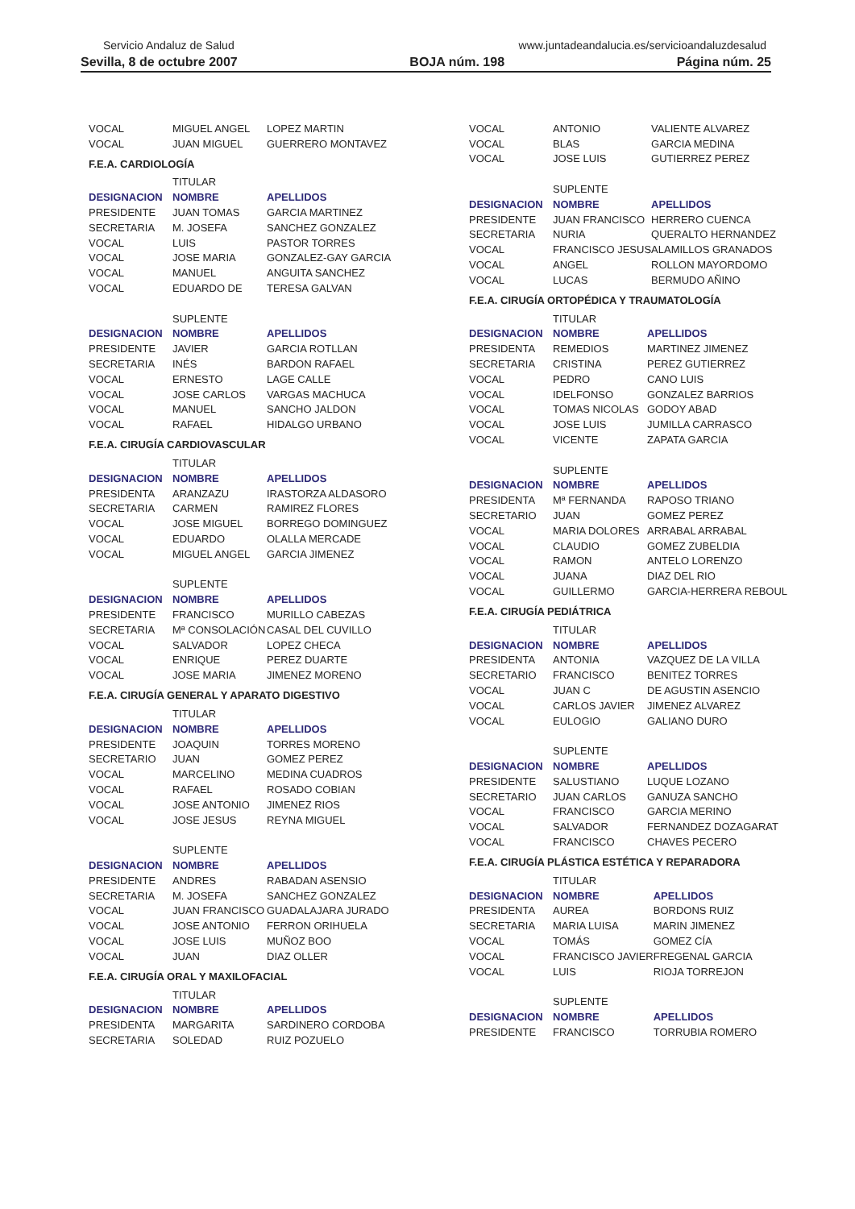Servicio Andaluz de Salud www.juntadeandalucia.es/servicioandaluzdesalud
Sevilla, 8 de octubre 2007 BOJA núm. 198 Página núm. 25
| VOCAL | MIGUEL ANGEL | LOPEZ MARTIN |
| VOCAL | JUAN MIGUEL | GUERRERO MONTAVEZ |
F.E.A. CARDIOLOGÍA
| | TITULAR | |
| DESIGNACION | NOMBRE | APELLIDOS |
| PRESIDENTE | JUAN TOMAS | GARCIA MARTINEZ |
| SECRETARIA | M. JOSEFA | SANCHEZ GONZALEZ |
| VOCAL | LUIS | PASTOR TORRES |
| VOCAL | JOSE MARIA | GONZALEZ-GAY GARCIA |
| VOCAL | MANUEL | ANGUITA SANCHEZ |
| VOCAL | EDUARDO DE | TERESA GALVAN |
| | SUPLENTE | |
| DESIGNACION | NOMBRE | APELLIDOS |
| PRESIDENTE | JAVIER | GARCIA ROTLLAN |
| SECRETARIA | INÉS | BARDON RAFAEL |
| VOCAL | ERNESTO | LAGE CALLE |
| VOCAL | JOSE CARLOS | VARGAS MACHUCA |
| VOCAL | MANUEL | SANCHO JALDON |
| VOCAL | RAFAEL | HIDALGO URBANO |
F.E.A. CIRUGÍA CARDIOVASCULAR
| | TITULAR | |
| DESIGNACION | NOMBRE | APELLIDOS |
| PRESIDENTA | ARANZAZU | IRASTORZA ALDASORO |
| SECRETARIA | CARMEN | RAMIREZ FLORES |
| VOCAL | JOSE MIGUEL | BORREGO DOMINGUEZ |
| VOCAL | EDUARDO | OLALLA MERCADE |
| VOCAL | MIGUEL ANGEL | GARCIA JIMENEZ |
| | SUPLENTE | |
| DESIGNACION | NOMBRE | APELLIDOS |
| PRESIDENTE | FRANCISCO | MURILLO CABEZAS |
| SECRETARIA | Mª CONSOLACIÓN | CASAL DEL CUVILLO |
| VOCAL | SALVADOR | LOPEZ CHECA |
| VOCAL | ENRIQUE | PEREZ DUARTE |
| VOCAL | JOSE MARIA | JIMENEZ MORENO |
F.E.A. CIRUGÍA GENERAL Y APARATO DIGESTIVO
| | TITULAR | |
| DESIGNACION | NOMBRE | APELLIDOS |
| PRESIDENTE | JOAQUIN | TORRES MORENO |
| SECRETARIO | JUAN | GOMEZ PEREZ |
| VOCAL | MARCELINO | MEDINA CUADROS |
| VOCAL | RAFAEL | ROSADO COBIAN |
| VOCAL | JOSE ANTONIO | JIMENEZ RIOS |
| VOCAL | JOSE JESUS | REYNA MIGUEL |
| | SUPLENTE | |
| DESIGNACION | NOMBRE | APELLIDOS |
| PRESIDENTE | ANDRES | RABADAN ASENSIO |
| SECRETARIA | M. JOSEFA | SANCHEZ GONZALEZ |
| VOCAL | JUAN FRANCISCO | GUADALAJARA JURADO |
| VOCAL | JOSE ANTONIO | FERRON ORIHUELA |
| VOCAL | JOSE LUIS | MUÑOZ BOO |
| VOCAL | JUAN | DIAZ OLLER |
F.E.A. CIRUGÍA ORAL Y MAXILOFACIAL
| | TITULAR | |
| DESIGNACION | NOMBRE | APELLIDOS |
| PRESIDENTA | MARGARITA | SARDINERO CORDOBA |
| SECRETARIA | SOLEDAD | RUIZ POZUELO |
| VOCAL | ANTONIO | VALIENTE ALVAREZ |
| VOCAL | BLAS | GARCIA MEDINA |
| VOCAL | JOSE LUIS | GUTIERREZ PEREZ |
| | SUPLENTE | |
| DESIGNACION | NOMBRE | APELLIDOS |
| PRESIDENTE | JUAN FRANCISCO | HERRERO CUENCA |
| SECRETARIA | NURIA | QUERALTO HERNANDEZ |
| VOCAL | FRANCISCO JESUS | ALAMILLOS GRANADOS |
| VOCAL | ANGEL | ROLLON MAYORDOMO |
| VOCAL | LUCAS | BERMUDO AÑINO |
F.E.A. CIRUGÍA ORTOPÉDICA Y TRAUMATOLOGÍA
| | TITULAR | |
| DESIGNACION | NOMBRE | APELLIDOS |
| PRESIDENTA | REMEDIOS | MARTINEZ JIMENEZ |
| SECRETARIA | CRISTINA | PEREZ GUTIERREZ |
| VOCAL | PEDRO | CANO LUIS |
| VOCAL | IDELFONSO | GONZALEZ BARRIOS |
| VOCAL | TOMAS NICOLAS | GODOY ABAD |
| VOCAL | JOSE LUIS | JUMILLA CARRASCO |
| VOCAL | VICENTE | ZAPATA GARCIA |
| | SUPLENTE | |
| DESIGNACION | NOMBRE | APELLIDOS |
| PRESIDENTA | Mª FERNANDA | RAPOSO TRIANO |
| SECRETARIO | JUAN | GOMEZ PEREZ |
| VOCAL | MARIA DOLORES | ARRABAL ARRABAL |
| VOCAL | CLAUDIO | GOMEZ ZUBELDIA |
| VOCAL | RAMON | ANTELO LORENZO |
| VOCAL | JUANA | DIAZ DEL RIO |
| VOCAL | GUILLERMO | GARCIA-HERRERA REBOUL |
F.E.A. CIRUGÍA PEDIÁTRICA
| | TITULAR | |
| DESIGNACION | NOMBRE | APELLIDOS |
| PRESIDENTA | ANTONIA | VAZQUEZ DE LA VILLA |
| SECRETARIO | FRANCISCO | BENITEZ TORRES |
| VOCAL | JUAN C | DE AGUSTIN ASENCIO |
| VOCAL | CARLOS JAVIER | JIMENEZ ALVAREZ |
| VOCAL | EULOGIO | GALIANO DURO |
| | SUPLENTE | |
| DESIGNACION | NOMBRE | APELLIDOS |
| PRESIDENTE | SALUSTIANO | LUQUE LOZANO |
| SECRETARIO | JUAN CARLOS | GANUZA SANCHO |
| VOCAL | FRANCISCO | GARCIA MERINO |
| VOCAL | SALVADOR | FERNANDEZ DOZAGARAT |
| VOCAL | FRANCISCO | CHAVES PECERO |
F.E.A. CIRUGÍA PLÁSTICA ESTÉTICA Y REPARADORA
| | TITULAR | |
| DESIGNACION | NOMBRE | APELLIDOS |
| PRESIDENTA | AUREA | BORDONS RUIZ |
| SECRETARIA | MARIA LUISA | MARIN JIMENEZ |
| VOCAL | TOMÁS | GOMEZ CÍA |
| VOCAL | FRANCISCO JAVIER | FREGENAL GARCIA |
| VOCAL | LUIS | RIOJA TORREJON |
| | SUPLENTE | |
| DESIGNACION | NOMBRE | APELLIDOS |
| PRESIDENTE | FRANCISCO | TORRUBIA ROMERO |